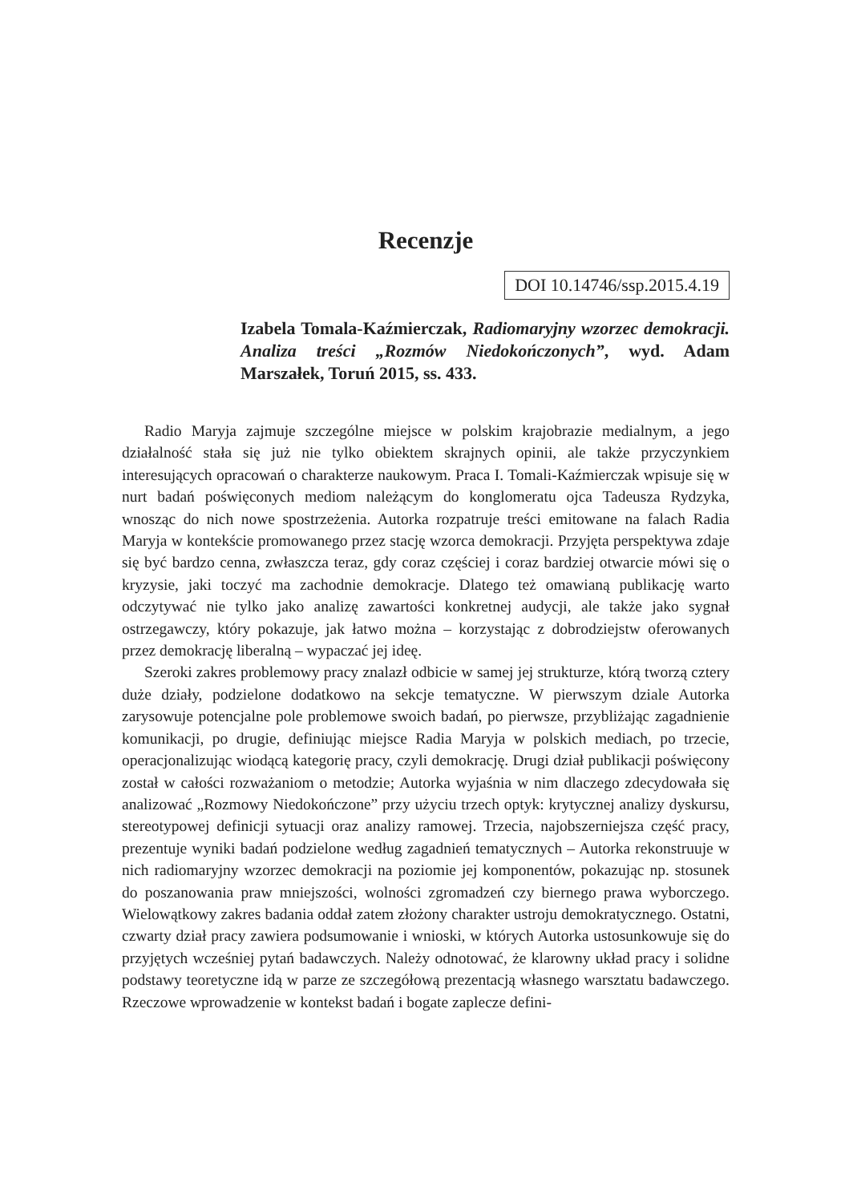Recenzje
DOI 10.14746/ssp.2015.4.19
Izabela Tomala-Kaźmierczak, Radiomaryjny wzorzec demokracji. Analiza treści „Rozmów Niedokończonych”, wyd. Adam Marszałek, Toruń 2015, ss. 433.
Radio Maryja zajmuje szczególne miejsce w polskim krajobrazie medialnym, a jego działalność stała się już nie tylko obiektem skrajnych opinii, ale także przyczynkiem interesujących opracowań o charakterze naukowym. Praca I. Tomali-Kaźmierczak wpisuje się w nurt badań poświęconych mediom należącym do konglomeratu ojca Tadeusza Rydzyka, wnosząc do nich nowe spostrzeżenia. Autorka rozpatruje treści emitowane na falach Radia Maryja w kontekście promowanego przez stację wzorca demokracji. Przyjęta perspektywa zdaje się być bardzo cenna, zwłaszcza teraz, gdy coraz częściej i coraz bardziej otwarcie mówi się o kryzysie, jaki toczyć ma zachodnie demokracje. Dlatego też omawianą publikację warto odczytywać nie tylko jako analizę zawartości konkretnej audycji, ale także jako sygnał ostrzegawczy, który pokazuje, jak łatwo można – korzystając z dobrodziejstw oferowanych przez demokrację liberalną – wypaczać jej ideę.
Szeroki zakres problemowy pracy znalazł odbicie w samej jej strukturze, którą tworzą cztery duże działy, podzielone dodatkowo na sekcje tematyczne. W pierwszym dziale Autorka zarysowuje potencjalne pole problemowe swoich badań, po pierwsze, przybliżając zagadnienie komunikacji, po drugie, definiując miejsce Radia Maryja w polskich mediach, po trzecie, operacjonalizując wiodącą kategorię pracy, czyli demokrację. Drugi dział publikacji poświęcony został w całości rozważaniom o metodzie; Autorka wyjaśnia w nim dlaczego zdecydowała się analizować „Rozmowy Niedokończone” przy użyciu trzech optyk: krytycznej analizy dyskursu, stereotypowej definicji sytuacji oraz analizy ramowej. Trzecia, najobszerniejsza część pracy, prezentuje wyniki badań podzielone według zagadnień tematycznych – Autorka rekonstruuje w nich radiomaryjny wzorzec demokracji na poziomie jej komponentów, pokazując np. stosunek do poszanowania praw mniejszości, wolności zgromadzeń czy biernego prawa wyborczego. Wielowątkowy zakres badania oddał zatem złożony charakter ustroju demokratycznego. Ostatni, czwarty dział pracy zawiera podsumowanie i wnioski, w których Autorka ustosunkowuje się do przyjętych wcześniej pytań badawczych. Należy odnotować, że klarowny układ pracy i solidne podstawy teoretyczne idą w parze ze szczegółową prezentacją własnego warsztatu badawczego. Rzeczowe wprowadzenie w kontekst badań i bogate zaplecze defini-